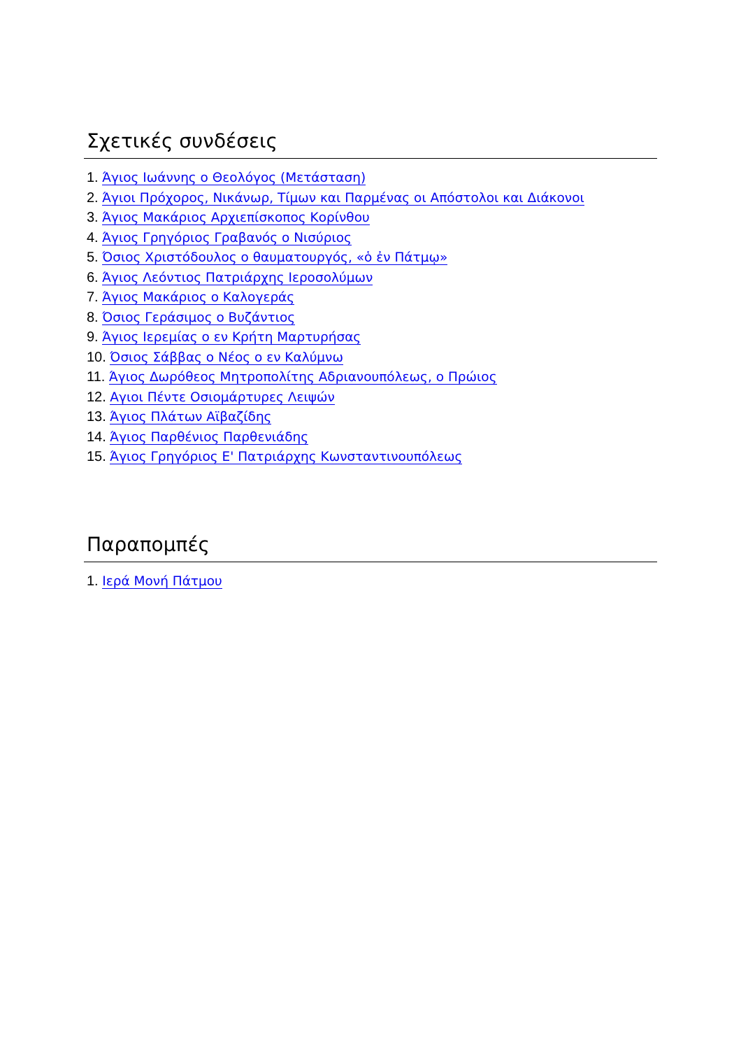Σχετικές συνδέσεις
1. Άγιος Ιωάννης ο Θεολόγος (Μετάσταση)
2. Άγιοι Πρόχορος, Νικάνωρ, Τίμων και Παρμένας οι Απόστολοι και Διάκονοι
3. Άγιος Μακάριος Αρχιεπίσκοπος Κορίνθου
4. Άγιος Γρηγόριος Γραβανός ο Νισύριος
5. Όσιος Χριστόδουλος ο θαυματουργός, «ὁ ἐν Πάτμῳ»
6. Άγιος Λεόντιος Πατριάρχης Ιεροσολύμων
7. Άγιος Μακάριος ο Καλογεράς
8. Όσιος Γεράσιμος ο Βυζάντιος
9. Άγιος Ιερεμίας ο εν Κρήτη Μαρτυρήσας
10. Όσιος Σάββας ο Νέος ο εν Καλύμνω
11. Άγιος Δωρόθεος Μητροπολίτης Αδριανουπόλεως, ο Πρώιος
12. Αγιοι Πέντε Οσιομάρτυρες Λειψών
13. Άγιος Πλάτων Αϊβαζίδης
14. Άγιος Παρθένιος Παρθενιάδης
15. Άγιος Γρηγόριος Ε' Πατριάρχης Κωνσταντινουπόλεως
Παραπομπές
1. Ιερά Μονή Πάτμου